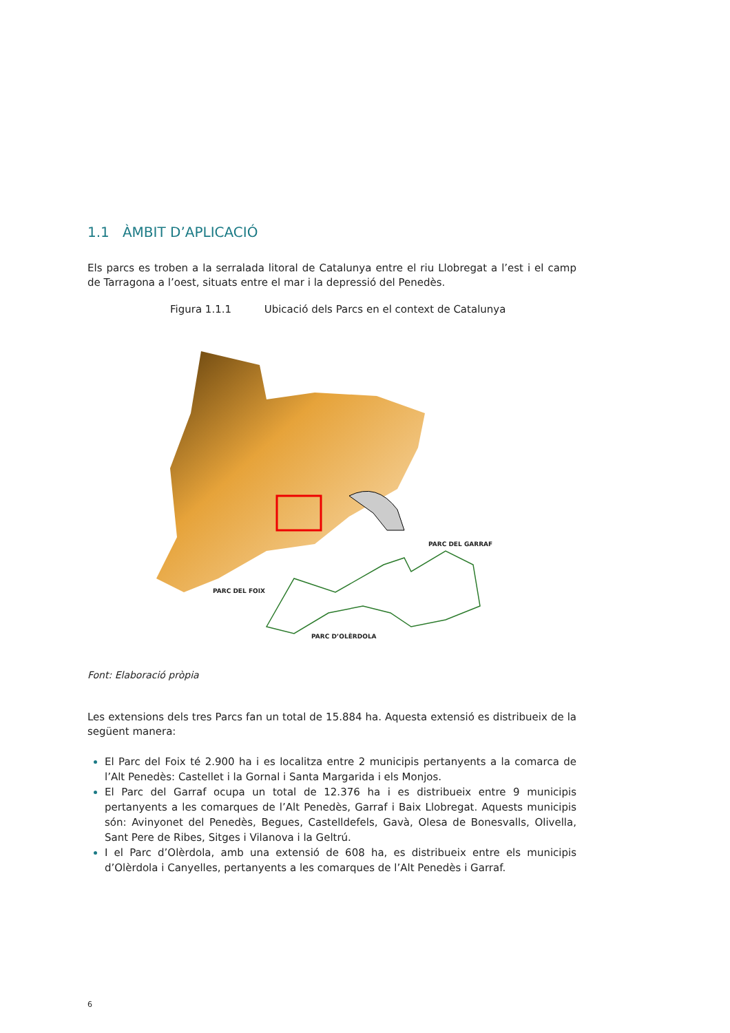1.1 ÀMBIT D’APLICACIÓ
Els parcs es troben a la serralada litoral de Catalunya entre el riu Llobregat a l’est i el camp de Tarragona a l’oest, situats entre el mar i la depressió del Penedès.
Figura 1.1.1 Ubicació dels Parcs en el context de Catalunya
PARC DEL GARRAF
PARC DEL FOIX
PARC D’OLÈRDOLA
Font: Elaboració pròpia
Les extensions dels tres Parcs fan un total de 15.884 ha. Aquesta extensió es distribueix de la següent manera:
El Parc del Foix té 2.900 ha i es localitza entre 2 municipis pertanyents a la comarca de l’Alt Penedès: Castellet i la Gornal i Santa Margarida i els Monjos.
El Parc del Garraf ocupa un total de 12.376 ha i es distribueix entre 9 municipis pertanyents a les comarques de l’Alt Penedès, Garraf i Baix Llobregat. Aquests municipis són: Avinyonet del Penedès, Begues, Castelldefels, Gavà, Olesa de Bonesvalls, Olivella, Sant Pere de Ribes, Sitges i Vilanova i la Geltrú.
I el Parc d’Olèrdola, amb una extensió de 608 ha, es distribueix entre els municipis d’Olèrdola i Canyelles, pertanyents a les comarques de l’Alt Penedès i Garraf.
6